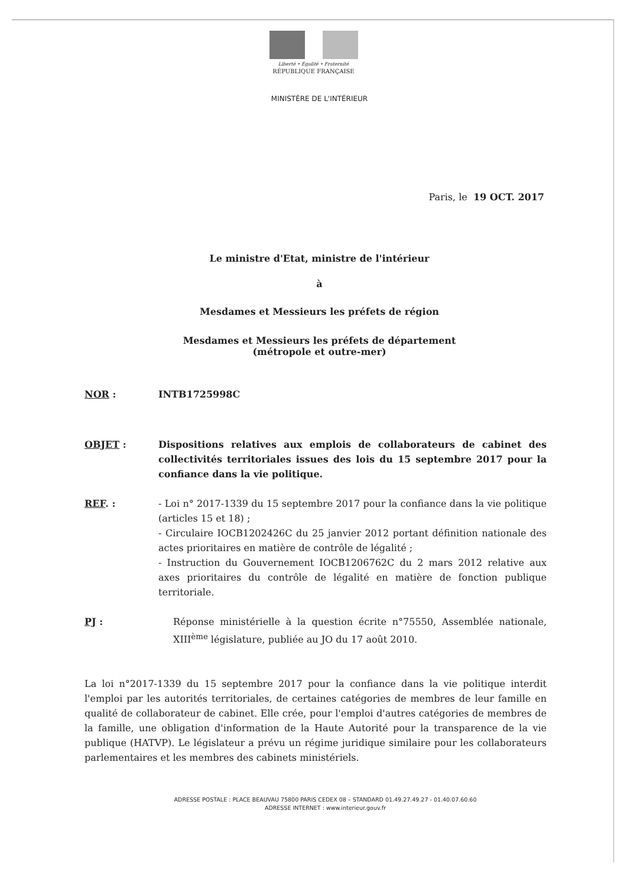Liberté • Égalité • Fraternité
RÉPUBLIQUE FRANÇAISE
MINISTÈRE DE L'INTÉRIEUR
Paris, le 19 OCT. 2017
Le ministre d'Etat, ministre de l'intérieur
à
Mesdames et Messieurs les préfets de région
Mesdames et Messieurs les préfets de département
(métropole et outre-mer)
NOR : INTB1725998C
OBJET : Dispositions relatives aux emplois de collaborateurs de cabinet des collectivités territoriales issues des lois du 15 septembre 2017 pour la confiance dans la vie politique.
REF. : - Loi n° 2017-1339 du 15 septembre 2017 pour la confiance dans la vie politique (articles 15 et 18) ;
- Circulaire IOCB1202426C du 25 janvier 2012 portant définition nationale des actes prioritaires en matière de contrôle de légalité ;
- Instruction du Gouvernement IOCB1206762C du 2 mars 2012 relative aux axes prioritaires du contrôle de légalité en matière de fonction publique territoriale.
PJ : Réponse ministérielle à la question écrite n°75550, Assemblée nationale, XIII<sup>ème</sup> législature, publiée au JO du 17 août 2010.
La loi n°2017-1339 du 15 septembre 2017 pour la confiance dans la vie politique interdit l'emploi par les autorités territoriales, de certaines catégories de membres de leur famille en qualité de collaborateur de cabinet. Elle crée, pour l'emploi d'autres catégories de membres de la famille, une obligation d'information de la Haute Autorité pour la transparence de la vie publique (HATVP). Le législateur a prévu un régime juridique similaire pour les collaborateurs parlementaires et les membres des cabinets ministériels.
ADRESSE POSTALE : PLACE BEAUVAU 75800 PARIS CEDEX 08 – STANDARD 01.49.27.49.27 - 01.40.07.60.60
ADRESSE INTERNET : www.interieur.gouv.fr